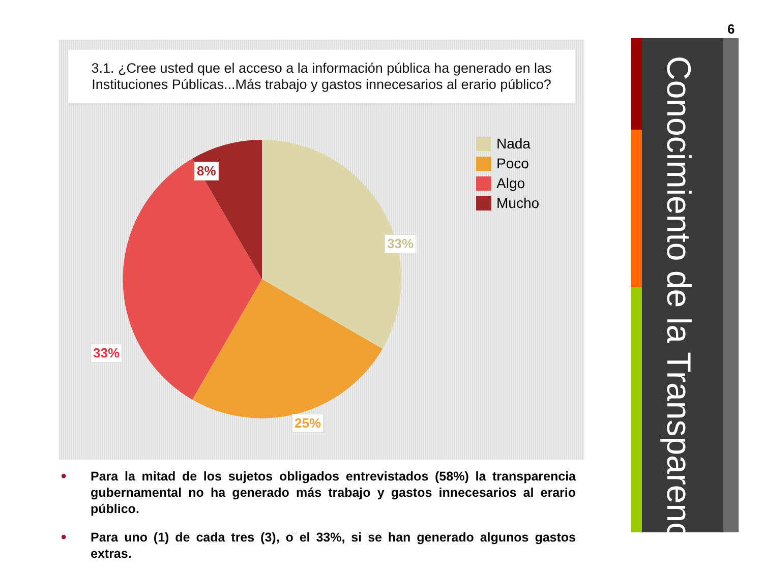3.1. ¿Cree usted que el acceso a la información pública ha generado en las Instituciones Públicas...Más trabajo y gastos innecesarios al erario público?
8%
33%
33%
25%
Nada
Poco
Algo
Mucho
• Para la mitad de los sujetos obligados entrevistados (58%) la transparencia gubernamental no ha generado más trabajo y gastos innecesarios al erario público.
• Para uno (1) de cada tres (3), o el 33%, si se han generado algunos gastos extras.
6
Conocimiento de la Transparencia